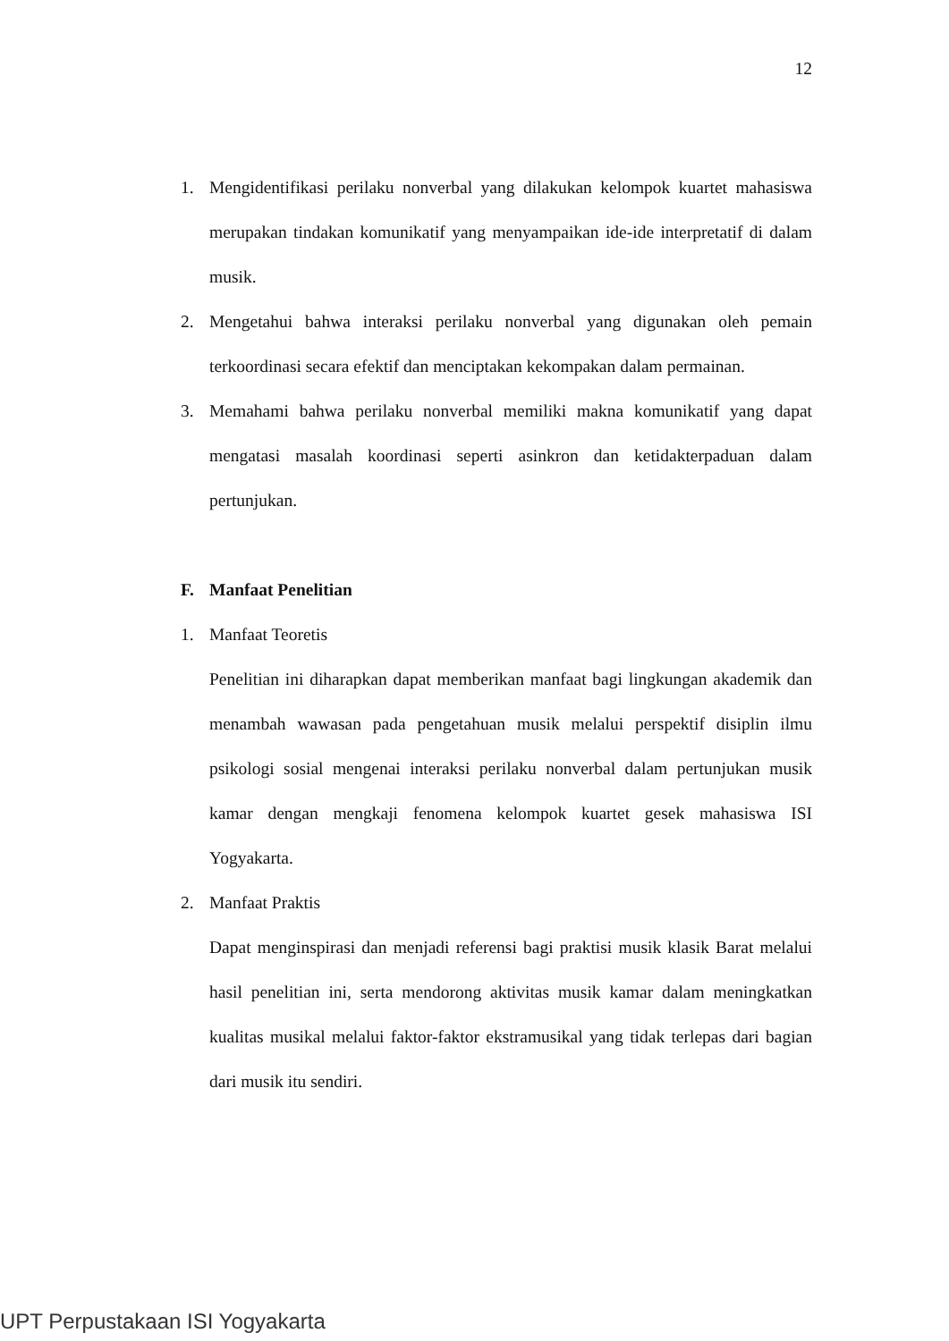12
1. Mengidentifikasi perilaku nonverbal yang dilakukan kelompok kuartet mahasiswa merupakan tindakan komunikatif yang menyampaikan ide-ide interpretatif di dalam musik.
2. Mengetahui bahwa interaksi perilaku nonverbal yang digunakan oleh pemain terkoordinasi secara efektif dan menciptakan kekompakan dalam permainan.
3. Memahami bahwa perilaku nonverbal memiliki makna komunikatif yang dapat mengatasi masalah koordinasi seperti asinkron dan ketidakterpaduan dalam pertunjukan.
F. Manfaat Penelitian
1. Manfaat Teoretis
Penelitian ini diharapkan dapat memberikan manfaat bagi lingkungan akademik dan menambah wawasan pada pengetahuan musik melalui perspektif disiplin ilmu psikologi sosial mengenai interaksi perilaku nonverbal dalam pertunjukan musik kamar dengan mengkaji fenomena kelompok kuartet gesek mahasiswa ISI Yogyakarta.
2. Manfaat Praktis
Dapat menginspirasi dan menjadi referensi bagi praktisi musik klasik Barat melalui hasil penelitian ini, serta mendorong aktivitas musik kamar dalam meningkatkan kualitas musikal melalui faktor-faktor ekstramusikal yang tidak terlepas dari bagian dari musik itu sendiri.
UPT Perpustakaan ISI Yogyakarta